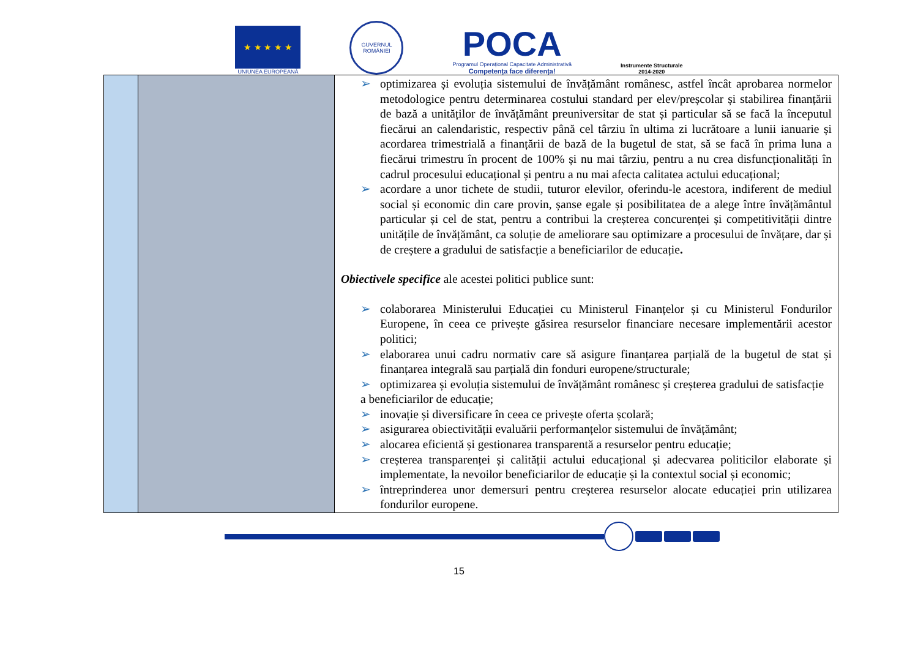★ ★ ★ ★ ★
UNIUNEA EUROPEANĂ
GUVERNUL ROMÂNIEI
POCA
Programul Operațional Capacitate Administrativă
Competența face diferența!
Instrumente Structurale
2014-2020
| | | ➢ optimizarea și evoluția sistemului de învățământ românesc, astfel încât aprobarea normelor metodologice pentru determinarea costului standard per elev/preșcolar și stabilirea finanțării de bază a unităților de învățământ preuniversitar de stat și particular să se facă la începutul fiecărui an calendaristic, respectiv până cel târziu în ultima zi lucrătoare a lunii ianuarie și acordarea trimestrială a finanțării de bază de la bugetul de stat, să se facă în prima luna a fiecărui trimestru în procent de 100% și nu mai târziu, pentru a nu crea disfuncționalități în cadrul procesului educațional și pentru a nu mai afecta calitatea actului educațional; ➢ acordare a unor tichete de studii, tuturor elevilor, oferindu-le acestora, indiferent de mediul social și economic din care provin, șanse egale și posibilitatea de a alege între învățământul particular și cel de stat, pentru a contribui la creșterea concurenței și competitivității dintre unitățile de învățământ, ca soluție de ameliorare sau optimizare a procesului de învățare, dar și de creștere a gradului de satisfacție a beneficiarilor de educație . Obiectivele specifice ale acestei politici publice sunt: ➢ colaborarea Ministerului Educației cu Ministerul Finanțelor și cu Ministerul Fondurilor Europene, în ceea ce privește găsirea resurselor financiare necesare implementării acestor politici; ➢ elaborarea unui cadru normativ care să asigure finanțarea parțială de la bugetul de stat și finanțarea integrală sau parțială din fonduri europene/structurale; ➢ optimizarea și evoluția sistemului de învățământ românesc și creșterea gradului de satisfacție a beneficiarilor de educație; ➢ inovație și diversificare în ceea ce privește oferta școlară; ➢ asigurarea obiectivității evaluării performanțelor sistemului de învățământ; ➢ alocarea eficientă și gestionarea transparentă a resurselor pentru educație; ➢ creșterea transparenței și calității actului educațional și adecvarea politicilor elaborate și implementate, la nevoilor beneficiarilor de educație și la contextul social și economic; ➢ întreprinderea unor demersuri pentru creșterea resurselor alocate educației prin utilizarea fondurilor europene. |
15